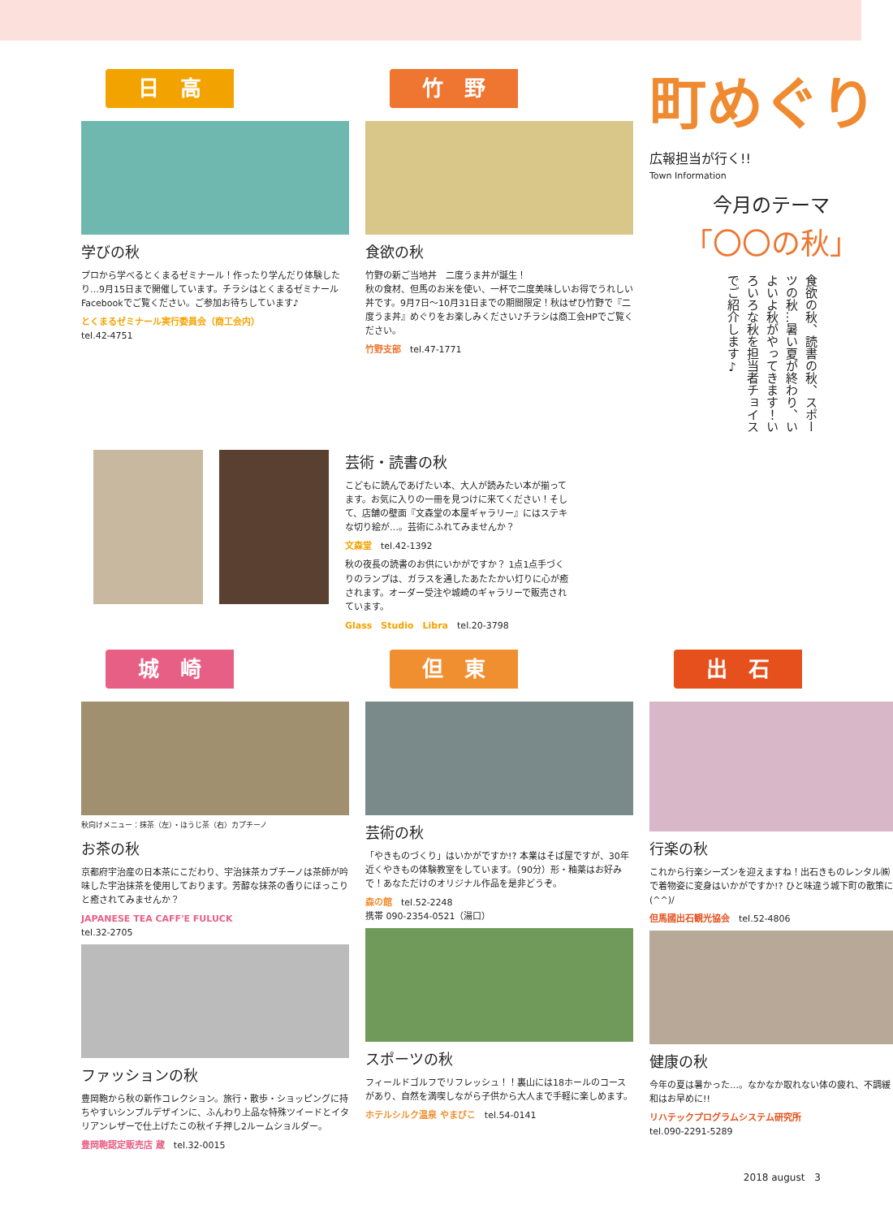日　高
学びの秋
プロから学べるとくまるゼミナール！作ったり学んだり体験したり…9月15日まで開催しています。チラシはとくまるゼミナールFacebookでご覧ください。ご参加お待ちしています♪
とくまるゼミナール実行委員会（商工会内）
tel.42-4751
竹　野
食欲の秋
竹野の新ご当地丼　二度うま丼が誕生！
秋の食材、但馬のお米を使い、一杯で二度美味しいお得でうれしい丼です。9月7日〜10月31日までの期間限定！秋はぜひ竹野で『二度うま丼』めぐりをお楽しみください♪チラシは商工会HPでご覧ください。
竹野支部　tel.47-1771
町めぐり
広報担当が行く!!
Town Information
今月のテーマ
「〇〇の秋」
食欲の秋、読書の秋、スポーツの秋…暑い夏が終わり、いよいよ秋がやってきます！いろいろな秋を担当者チョイスでご紹介します♪
芸術・読書の秋
こどもに読んであげたい本、大人が読みたい本が揃ってます。お気に入りの一冊を見つけに来てください！そして、店舗の壁面『文森堂の本屋ギャラリー』にはステキな切り絵が…。芸術にふれてみませんか？
文森堂　tel.42-1392
秋の夜長の読書のお供にいかがですか？ 1点1点手づくりのランプは、ガラスを通したあたたかい灯りに心が癒されます。オーダー受注や城崎のギャラリーで販売されています。
Glass　Studio　Libra　tel.20-3798
城　崎
秋向けメニュー：抹茶（左）・ほうじ茶（右）カプチーノ
お茶の秋
京都府宇治産の日本茶にこだわり、宇治抹茶カプチーノは茶師が吟味した宇治抹茶を使用しております。芳醇な抹茶の香りにほっこりと癒されてみませんか？
JAPANESE TEA CAFF'E FULUCK
tel.32-2705
ファッションの秋
豊岡鞄から秋の新作コレクション。旅行・散歩・ショッピングに持ちやすいシンプルデザインに、ふんわり上品な特殊ツイードとイタリアンレザーで仕上げたこの秋イチ押し2ルームショルダー。
豊岡鞄認定販売店 蔵　tel.32-0015
但　東
芸術の秋
「やきものづくり」はいかがですか!? 本業はそば屋ですが、30年近くやきもの体験教室をしています。（90分）形・釉薬はお好みで！あなただけのオリジナル作品を是非どうぞ。
森の館　tel.52-2248
携帯 090-2354-0521（湯口）
スポーツの秋
フィールドゴルフでリフレッシュ！！裏山には18ホールのコースがあり、自然を満喫しながら子供から大人まで手軽に楽しめます。
ホテルシルク温泉 やまびこ　tel.54-0141
出　石
行楽の秋
これから行楽シーズンを迎えますね！出石きものレンタル㈱で着物姿に変身はいかがですか!? ひと味違う城下町の散策に(^^)/
但馬國出石観光協会　tel.52-4806
健康の秋
今年の夏は暑かった…。なかなか取れない体の疲れ、不調緩和はお早めに!!
リハテックプログラムシステム研究所
tel.090-2291-5289
2018 august　3